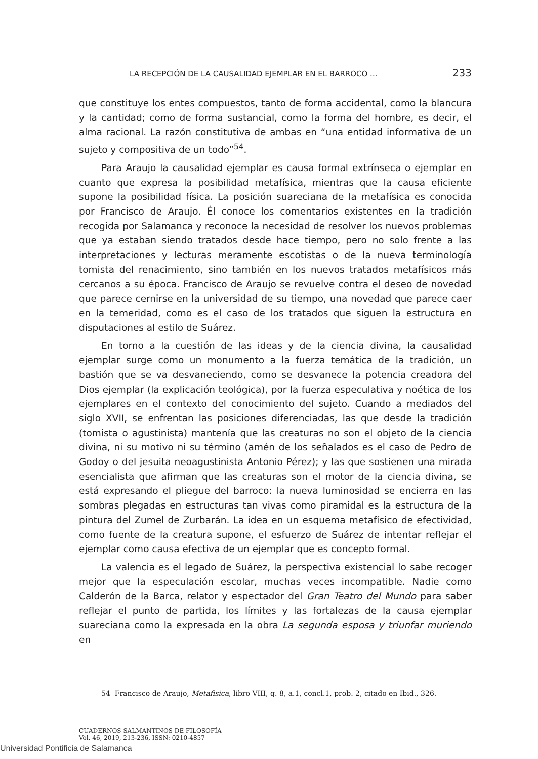LA RECEPCIÓN DE LA CAUSALIDAD EJEMPLAR EN EL BARROCO ... 233
que constituye los entes compuestos, tanto de forma accidental, como la blancura y la cantidad; como de forma sustancial, como la forma del hombre, es decir, el alma racional. La razón constitutiva de ambas en “una entidad informativa de un sujeto y compositiva de un todo”<sup>54</sup>.
Para Araujo la causalidad ejemplar es causa formal extrínseca o ejemplar en cuanto que expresa la posibilidad metafísica, mientras que la causa eficiente supone la posibilidad física. La posición suareciana de la metafísica es conocida por Francisco de Araujo. Él conoce los comentarios existentes en la tradición recogida por Salamanca y reconoce la necesidad de resolver los nuevos problemas que ya estaban siendo tratados desde hace tiempo, pero no solo frente a las interpretaciones y lecturas meramente escotistas o de la nueva terminología tomista del renacimiento, sino también en los nuevos tratados metafísicos más cercanos a su época. Francisco de Araujo se revuelve contra el deseo de novedad que parece cernirse en la universidad de su tiempo, una novedad que parece caer en la temeridad, como es el caso de los tratados que siguen la estructura en disputaciones al estilo de Suárez.
En torno a la cuestión de las ideas y de la ciencia divina, la causalidad ejemplar surge como un monumento a la fuerza temática de la tradición, un bastión que se va desvaneciendo, como se desvanece la potencia creadora del Dios ejemplar (la explicación teológica), por la fuerza especulativa y noética de los ejemplares en el contexto del conocimiento del sujeto. Cuando a mediados del siglo XVII, se enfrentan las posiciones diferenciadas, las que desde la tradición (tomista o agustinista) mantenía que las creaturas no son el objeto de la ciencia divina, ni su motivo ni su término (amén de los señalados es el caso de Pedro de Godoy o del jesuita neoagustinista Antonio Pérez); y las que sostienen una mirada esencialista que afirman que las creaturas son el motor de la ciencia divina, se está expresando el pliegue del barroco: la nueva luminosidad se encierra en las sombras plegadas en estructuras tan vivas como piramidal es la estructura de la pintura del Zumel de Zurbarán. La idea en un esquema metafísico de efectividad, como fuente de la creatura supone, el esfuerzo de Suárez de intentar reflejar el ejemplar como causa efectiva de un ejemplar que es concepto formal.
La valencia es el legado de Suárez, la perspectiva existencial lo sabe recoger mejor que la especulación escolar, muchas veces incompatible. Nadie como Calderón de la Barca, relator y espectador del Gran Teatro del Mundo para saber reflejar el punto de partida, los límites y las fortalezas de la causa ejemplar suareciana como la expresada en la obra La segunda esposa y triunfar muriendo en
54 Francisco de Araujo, Metafisica, libro VIII, q. 8, a.1, concl.1, prob. 2, citado en Ibid., 326.
CUADERNOS SALMANTINOS DE FILOSOFÍA
Vol. 46, 2019, 213-236, ISSN: 0210-4857
Universidad Pontificia de Salamanca